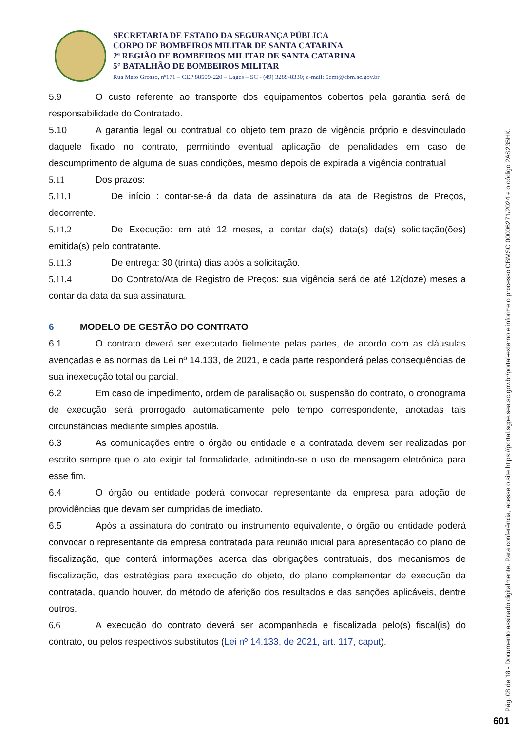SECRETARIA DE ESTADO DA SEGURANÇA PÚBLICA
CORPO DE BOMBEIROS MILITAR DE SANTA CATARINA
2ª REGIÃO DE BOMBEIROS MILITAR DE SANTA CATARINA
5° BATALHÃO DE BOMBEIROS MILITAR
Rua Mato Grosso, nº171 – CEP 88509-220 – Lages – SC - (49) 3289-8330; e-mail: 5cmt@cbm.sc.gov.br
5.9 O custo referente ao transporte dos equipamentos cobertos pela garantia será de responsabilidade do Contratado.
5.10 A garantia legal ou contratual do objeto tem prazo de vigência próprio e desvinculado daquele fixado no contrato, permitindo eventual aplicação de penalidades em caso de descumprimento de alguma de suas condições, mesmo depois de expirada a vigência contratual
5.11 Dos prazos:
5.11.1 De início : contar-se-á da data de assinatura da ata de Registros de Preços, decorrente.
5.11.2 De Execução: em até 12 meses, a contar da(s) data(s) da(s) solicitação(ões) emitida(s) pelo contratante.
5.11.3 De entrega: 30 (trinta) dias após a solicitação.
5.11.4 Do Contrato/Ata de Registro de Preços: sua vigência será de até 12(doze) meses a contar da data da sua assinatura.
6 MODELO DE GESTÃO DO CONTRATO
6.1 O contrato deverá ser executado fielmente pelas partes, de acordo com as cláusulas avençadas e as normas da Lei nº 14.133, de 2021, e cada parte responderá pelas consequências de sua inexecução total ou parcial.
6.2 Em caso de impedimento, ordem de paralisação ou suspensão do contrato, o cronograma de execução será prorrogado automaticamente pelo tempo correspondente, anotadas tais circunstâncias mediante simples apostila.
6.3 As comunicações entre o órgão ou entidade e a contratada devem ser realizadas por escrito sempre que o ato exigir tal formalidade, admitindo-se o uso de mensagem eletrônica para esse fim.
6.4 O órgão ou entidade poderá convocar representante da empresa para adoção de providências que devam ser cumpridas de imediato.
6.5 Após a assinatura do contrato ou instrumento equivalente, o órgão ou entidade poderá convocar o representante da empresa contratada para reunião inicial para apresentação do plano de fiscalização, que conterá informações acerca das obrigações contratuais, dos mecanismos de fiscalização, das estratégias para execução do objeto, do plano complementar de execução da contratada, quando houver, do método de aferição dos resultados e das sanções aplicáveis, dentre outros.
6.6 A execução do contrato deverá ser acompanhada e fiscalizada pelo(s) fiscal(is) do contrato, ou pelos respectivos substitutos (Lei nº 14.133, de 2021, art. 117, caput).
Pág. 08 de 18 - Documento assinado digitalmente. Para conferência, acesse o site https://portal.sgpe.sea.sc.gov.br/portal-externo e informe o processo CBMSC 00006271/2024 e o código 2AS235HK.
601